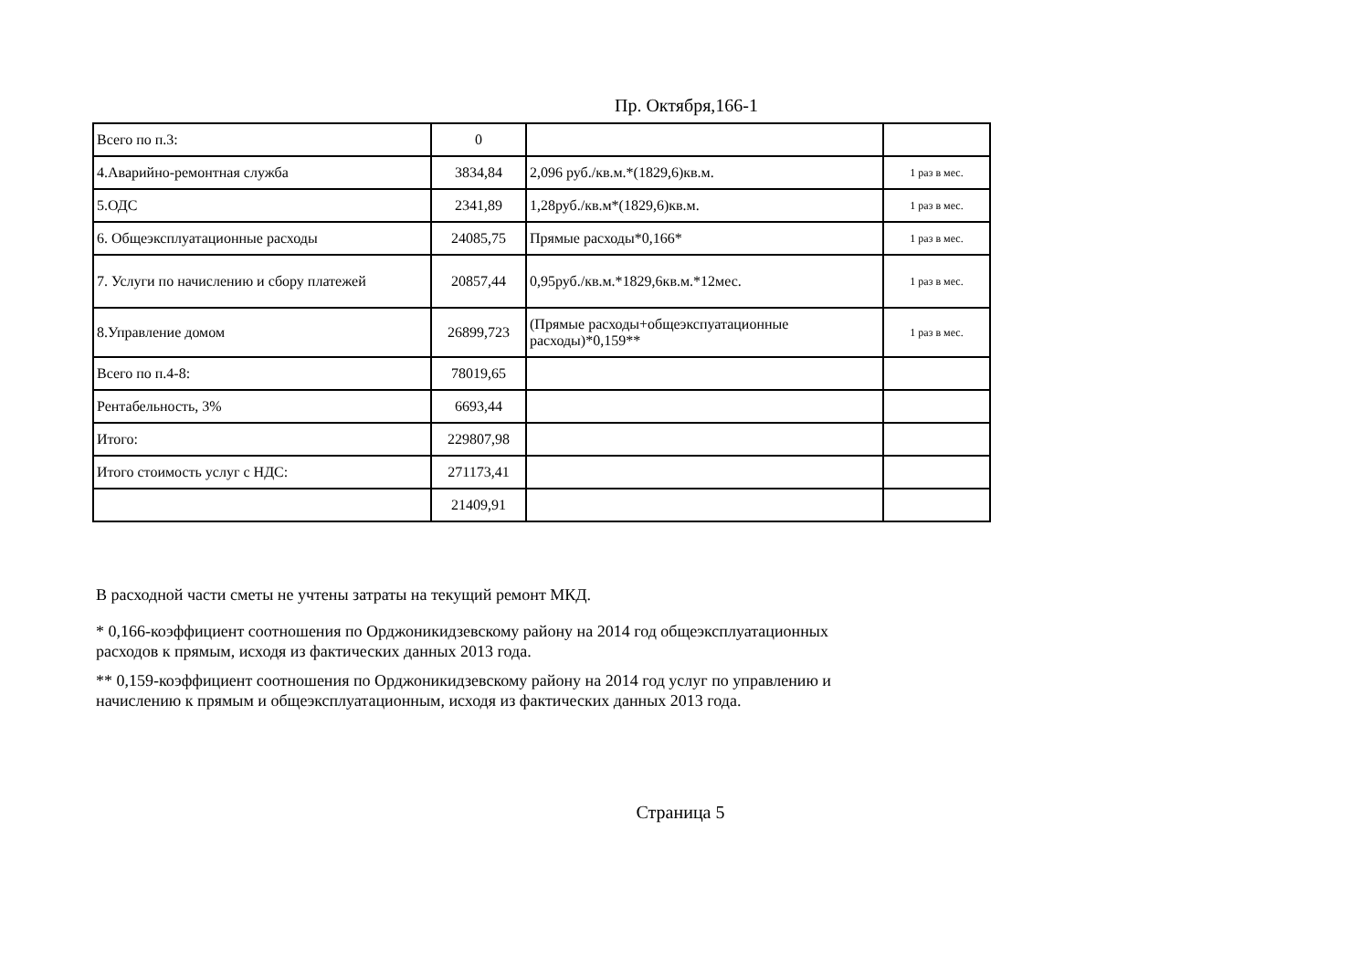Пр. Октября,166-1
| Всего по п.3: | 0 | | |
| 4.Аварийно-ремонтная служба | 3834,84 | 2,096 руб./кв.м.*(1829,6)кв.м. | 1 раз в мес. |
| 5.ОДС | 2341,89 | 1,28руб./кв.м*(1829,6)кв.м. | 1 раз в мес. |
| 6. Общеэксплуатационные расходы | 24085,75 | Прямые расходы*0,166* | 1 раз в мес. |
| 7. Услуги по начислению и сбору платежей | 20857,44 | 0,95руб./кв.м.*1829,6кв.м.*12мес. | 1 раз в мес. |
| 8.Управление домом | 26899,723 | (Прямые расходы+общеэкспуатационные расходы)*0,159** | 1 раз в мес. |
| Всего по п.4-8: | 78019,65 | | |
| Рентабельность, 3% | 6693,44 | | |
| Итого: | 229807,98 | | |
| Итого стоимость услуг с НДС: | 271173,41 | | |
| | 21409,91 | | |
В расходной части сметы не учтены затраты на текущий ремонт МКД.
* 0,166-коэффициент соотношения по Орджоникидзевскому району на 2014 год общеэксплуатационных расходов к прямым, исходя из фактических данных 2013 года.
** 0,159-коэффициент соотношения по Орджоникидзевскому району на 2014 год услуг по управлению и начислению к прямым и общеэксплуатационным, исходя из фактических данных 2013 года.
Страница 5